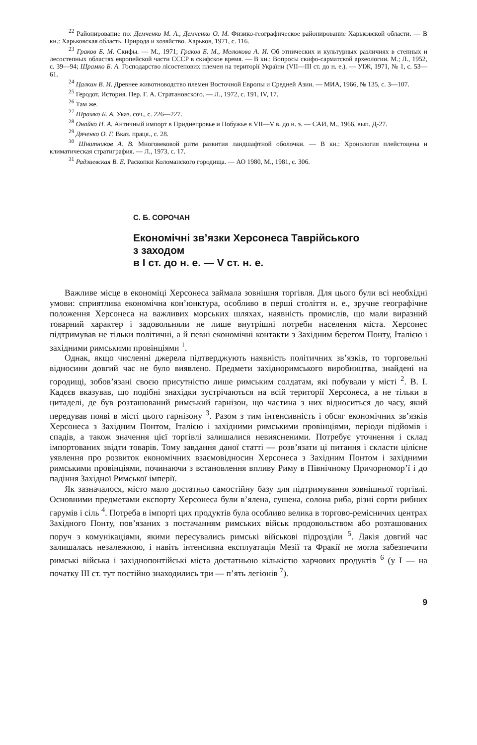<sup>22</sup> Районирование по: Демченко М. А., Демченко О. М. Физико-географическое районирование Харьковской области. — В кн.: Харьковская область. Природа и хозяйство. Харьков, 1971, с. 116.
<sup>23</sup> Граков Б. М. Скифы. — М., 1971; Граков Б. М., Мелюкова А. И. Об этнических и культурных различиях в степных и лесостепных областях европейской части СССР в скифское время. — В кн.: Вопросы скифо-сарматской археологии. М.; Л., 1952, с. 39—94; Шрамко Б. А. Господарство лісостепових племен на території України (VII—III ст. до н. е.). — УІЖ, 1971, № 1, с. 53—61.
<sup>24</sup> Цалкин В. И. Древнее животноводство племен Восточной Европы и Средней Азии. — МИА, 1966, № 135, с. 3—107.
<sup>25</sup> Геродот. История. Пер. Г. А. Стратановского. — Л., 1972, с. 191, IV, 17.
<sup>26</sup> Там же.
<sup>27</sup> Шрамко Б. А. Указ. соч., с. 226—227.
<sup>28</sup> Онайко Н. А. Античный импорт в Приднепровье и Побужье в VII—V в. до н. э. — САИ, М., 1966, вып. Д-27.
<sup>29</sup> Дяченко О. Г. Вказ. праця., с. 28.
<sup>30</sup> Шнитников А. В. Многовековой ритм развития ландшафтной оболочки. — В кн.: Хронология плейстоцена и климатическая стратиграфия. — Л., 1973, с. 17.
<sup>31</sup> Радзиевская В. Е. Раскопки Коломанского городища. — АО 1980, М., 1981, с. 306.
С. Б. СОРОЧАН
Економічні зв’язки Херсонеса Таврійського
з заходом
в I ст. до н. е. — V ст. н. е.
Важливе місце в економіці Херсонеса займала зовнішня торгівля. Для цього були всі необхідні умови: сприятлива економічна кон’юнктура, особливо в перші століття н. е., зручне географічне положення Херсонеса на важливих морських шляхах, наявність промислів, що мали виразний товарний характер і задовольняли не лише внутрішні потреби населення міста. Херсонес підтримував не тільки політичні, а й певні економічні контакти з Західним берегом Понту, Італією і західними римськими провінціями <sup>1</sup>.
Однак, якщо численні джерела підтверджують наявність політичних зв’язків, то торговельні відносини довгий час не було виявлено. Предмети західноримського виробництва, знайдені на городищі, зобов’язані своєю присутністю лише римським солдатам, які побували у місті <sup>2</sup>. В. І. Кадєєв вказував, що подібні знахідки зустрічаються на всій території Херсонеса, а не тільки в цитаделі, де був розташований римський гарнізон, що частина з них відноситься до часу, який передував появі в місті цього гарнізону <sup>3</sup>. Разом з тим інтенсивність і обсяг економічних зв’язків Херсонеса з Західним Понтом, Італією і західними римськими провінціями, періоди підйомів і спадів, а також значення цієї торгівлі залишалися невиясненими. Потребує уточнення і склад імпортованих звідти товарів. Тому завдання даної статті — розв’язати ці питання і скласти цілісне уявлення про розвиток економічних взаємовідносин Херсонеса з Західним Понтом і західними римськими провінціями, починаючи з встановлення впливу Риму в Північному Причорномор’ї і до падіння Західної Римської імперії.
Як зазначалося, місто мало достатньо самостійну базу для підтримування зовнішньої торгівлі. Основними предметами експорту Херсонеса були в’ялена, сушена, солона риба, різні сорти рибних гарумів і сіль <sup>4</sup>. Потреба в імпорті цих продуктів була особливо велика в торгово-ремісничих центрах Західного Понту, пов’язаних з постачанням римських військ продовольством або розташованих поруч з комунікаціями, якими пересувались римські військові підрозділи <sup>5</sup>. Дакія довгий час залишалась незалежною, і навіть інтенсивна експлуатація Мезії та Фракії не могла забезпечити римські війська і західнопонтійські міста достатньою кількістю харчових продуктів <sup>6</sup> (у I — на початку III ст. тут постійно знаходились три — п’ять легіонів <sup>7</sup>).
9